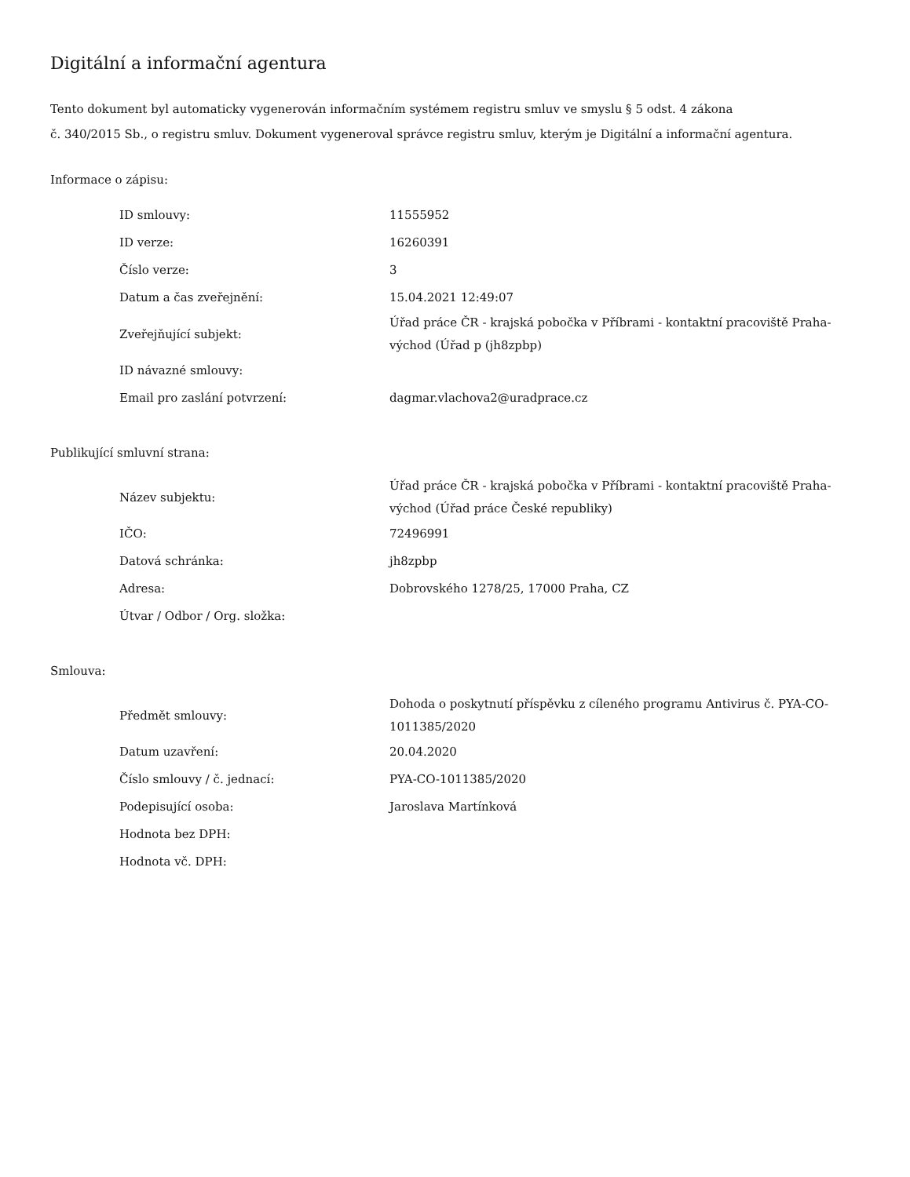Digitální a informační agentura
Tento dokument byl automaticky vygenerován informačním systémem registru smluv ve smyslu § 5 odst. 4 zákona
č. 340/2015 Sb., o registru smluv. Dokument vygeneroval správce registru smluv, kterým je Digitální a informační agentura.
Informace o zápisu:
| ID smlouvy: | 11555952 |
| ID verze: | 16260391 |
| Číslo verze: | 3 |
| Datum a čas zveřejnění: | 15.04.2021 12:49:07 |
| Zveřejňující subjekt: | Úřad práce ČR - krajská pobočka v Příbrami - kontaktní pracoviště Praha-východ (Úřad p (jh8zpbp) |
| ID návazné smlouvy: | |
| Email pro zaslání potvrzení: | dagmar.vlachova2@uradprace.cz |
Publikující smluvní strana:
| Název subjektu: | Úřad práce ČR - krajská pobočka v Příbrami - kontaktní pracoviště Praha-východ (Úřad práce České republiky) |
| IČO: | 72496991 |
| Datová schránka: | jh8zpbp |
| Adresa: | Dobrovského 1278/25, 17000 Praha, CZ |
| Útvar / Odbor / Org. složka: | |
Smlouva:
| Předmět smlouvy: | Dohoda o poskytnutí příspěvku z cíleného programu Antivirus č. PYA-CO-1011385/2020 |
| Datum uzavření: | 20.04.2020 |
| Číslo smlouvy / č. jednací: | PYA-CO-1011385/2020 |
| Podepisující osoba: | Jaroslava Martínková |
| Hodnota bez DPH: | |
| Hodnota vč. DPH: | |